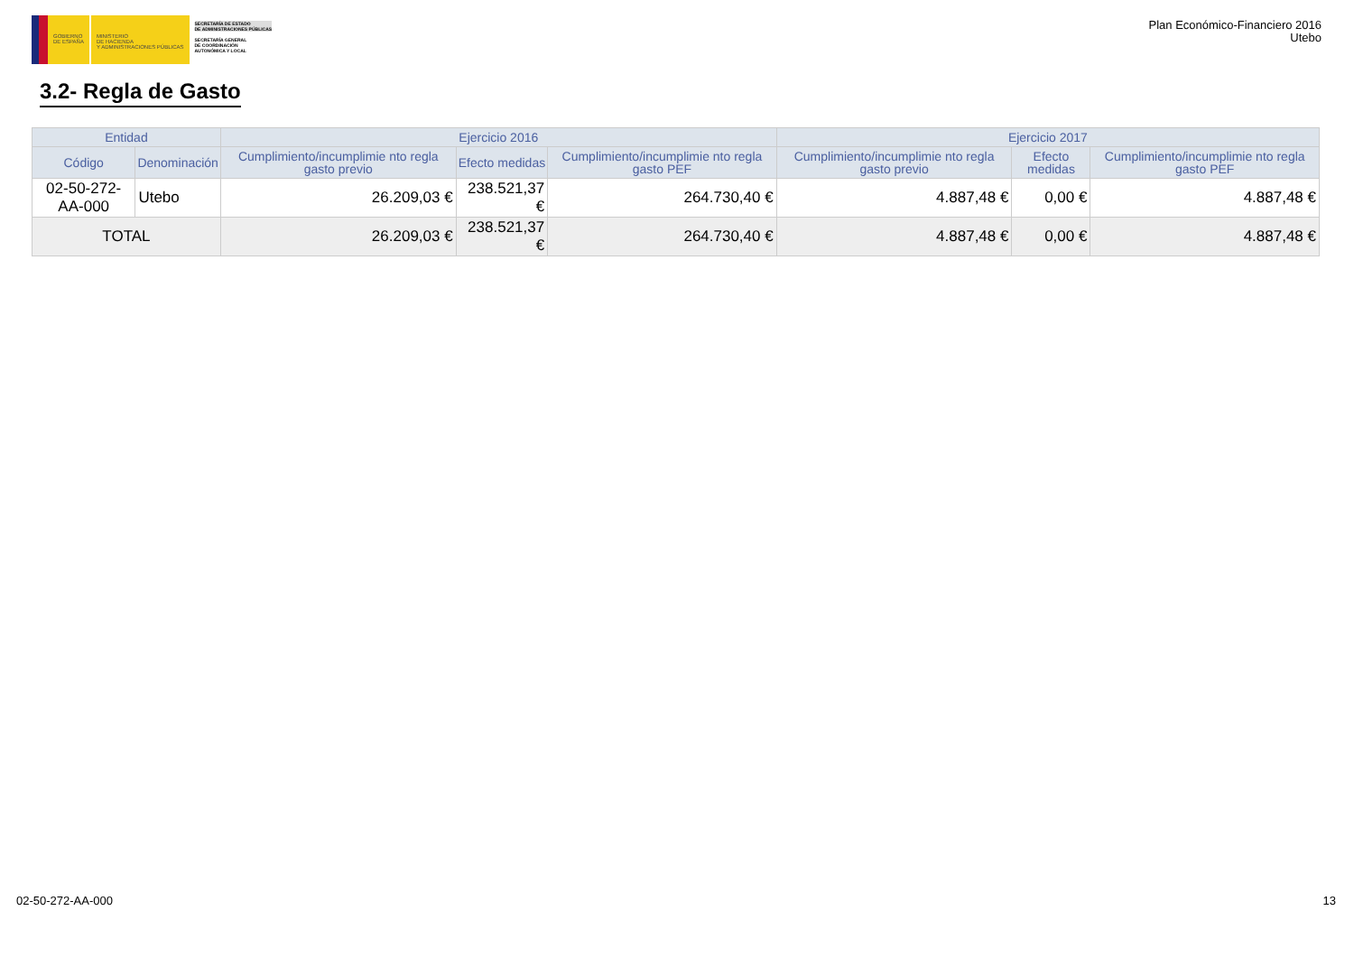GOBIERNO
DE ESPAÑA
MINISTERIO
DE HACIENDA
Y ADMINISTRACIONES PÚBLICAS
SECRETARÍA DE ESTADO
DE ADMINISTRACIONES PÚBLICAS
SECRETARÍA GENERAL
DE COORDINACIÓN
AUTONÓMICA Y LOCAL
Plan Económico-Financiero 2016
Utebo
3.2- Regla de Gasto
| Entidad | | Ejercicio 2016 | | | Ejercicio 2017 | | |
| --- | --- | --- | --- | --- | --- | --- | --- |
| Código | Denominación | Cumplimiento/incumplimie nto regla gasto previo | Efecto medidas | Cumplimiento/incumplimie nto regla gasto PEF | Cumplimiento/incumplimie nto regla gasto previo | Efecto medidas | Cumplimiento/incumplimie nto regla gasto PEF |
| 02-50-272-AA-000 | Utebo | 26.209,03 € | 238.521,37 € | 264.730,40 € | 4.887,48 € | 0,00 € | 4.887,48 € |
| TOTAL | | 26.209,03 € | 238.521,37 € | 264.730,40 € | 4.887,48 € | 0,00 € | 4.887,48 € |
02-50-272-AA-000 13